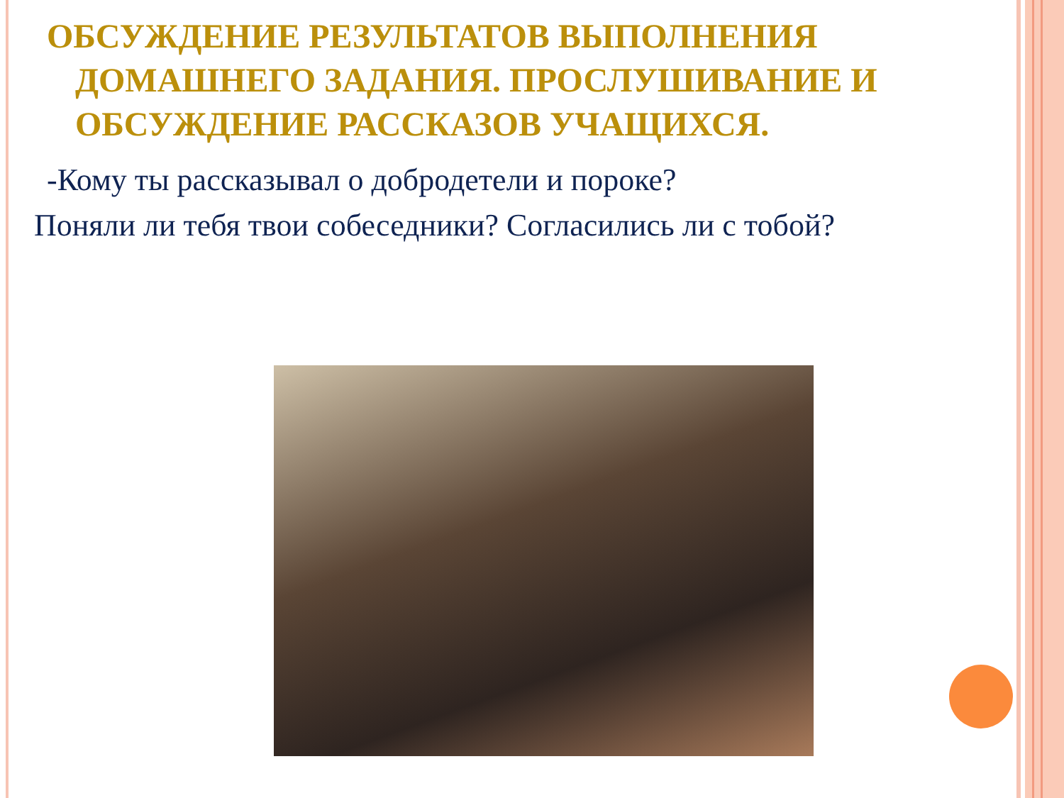ОБСУЖДЕНИЕ РЕЗУЛЬТАТОВ ВЫПОЛНЕНИЯ
ДОМАШНЕГО ЗАДАНИЯ. ПРОСЛУШИВАНИЕ И
ОБСУЖДЕНИЕ РАССКАЗОВ УЧАЩИХСЯ.
-Кому ты рассказывал о добродетели и пороке?
Поняли ли тебя твои собеседники? Согласились ли с тобой?